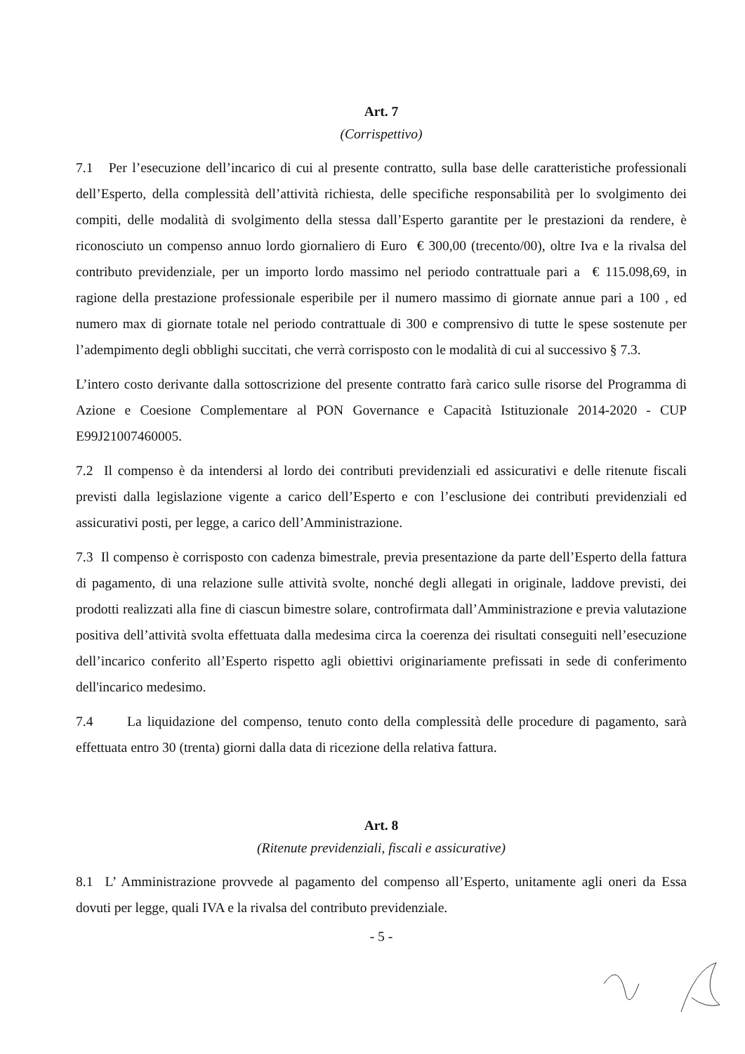Art. 7
(Corrispettivo)
7.1 Per l’esecuzione dell’incarico di cui al presente contratto, sulla base delle caratteristiche professionali dell’Esperto, della complessità dell’attività richiesta, delle specifiche responsabilità per lo svolgimento dei compiti, delle modalità di svolgimento della stessa dall’Esperto garantite per le prestazioni da rendere, è riconosciuto un compenso annuo lordo giornaliero di Euro € 300,00 (trecento/00), oltre Iva e la rivalsa del contributo previdenziale, per un importo lordo massimo nel periodo contrattuale pari a € 115.098,69, in ragione della prestazione professionale esperibile per il numero massimo di giornate annue pari a 100 , ed numero max di giornate totale nel periodo contrattuale di 300 e comprensivo di tutte le spese sostenute per l’adempimento degli obblighi succitati, che verrà corrisposto con le modalità di cui al successivo § 7.3.
L’intero costo derivante dalla sottoscrizione del presente contratto farà carico sulle risorse del Programma di Azione e Coesione Complementare al PON Governance e Capacità Istituzionale 2014-2020 - CUP E99J21007460005.
7.2 Il compenso è da intendersi al lordo dei contributi previdenziali ed assicurativi e delle ritenute fiscali previsti dalla legislazione vigente a carico dell’Esperto e con l’esclusione dei contributi previdenziali ed assicurativi posti, per legge, a carico dell’Amministrazione.
7.3 Il compenso è corrisposto con cadenza bimestrale, previa presentazione da parte dell’Esperto della fattura di pagamento, di una relazione sulle attività svolte, nonché degli allegati in originale, laddove previsti, dei prodotti realizzati alla fine di ciascun bimestre solare, controfirmata dall’Amministrazione e previa valutazione positiva dell’attività svolta effettuata dalla medesima circa la coerenza dei risultati conseguiti nell’esecuzione dell’incarico conferito all’Esperto rispetto agli obiettivi originariamente prefissati in sede di conferimento dell'incarico medesimo.
7.4 La liquidazione del compenso, tenuto conto della complessità delle procedure di pagamento, sarà effettuata entro 30 (trenta) giorni dalla data di ricezione della relativa fattura.
Art. 8
(Ritenute previdenziali, fiscali e assicurative)
8.1 L’ Amministrazione provvede al pagamento del compenso all’Esperto, unitamente agli oneri da Essa dovuti per legge, quali IVA e la rivalsa del contributo previdenziale.
- 5 -